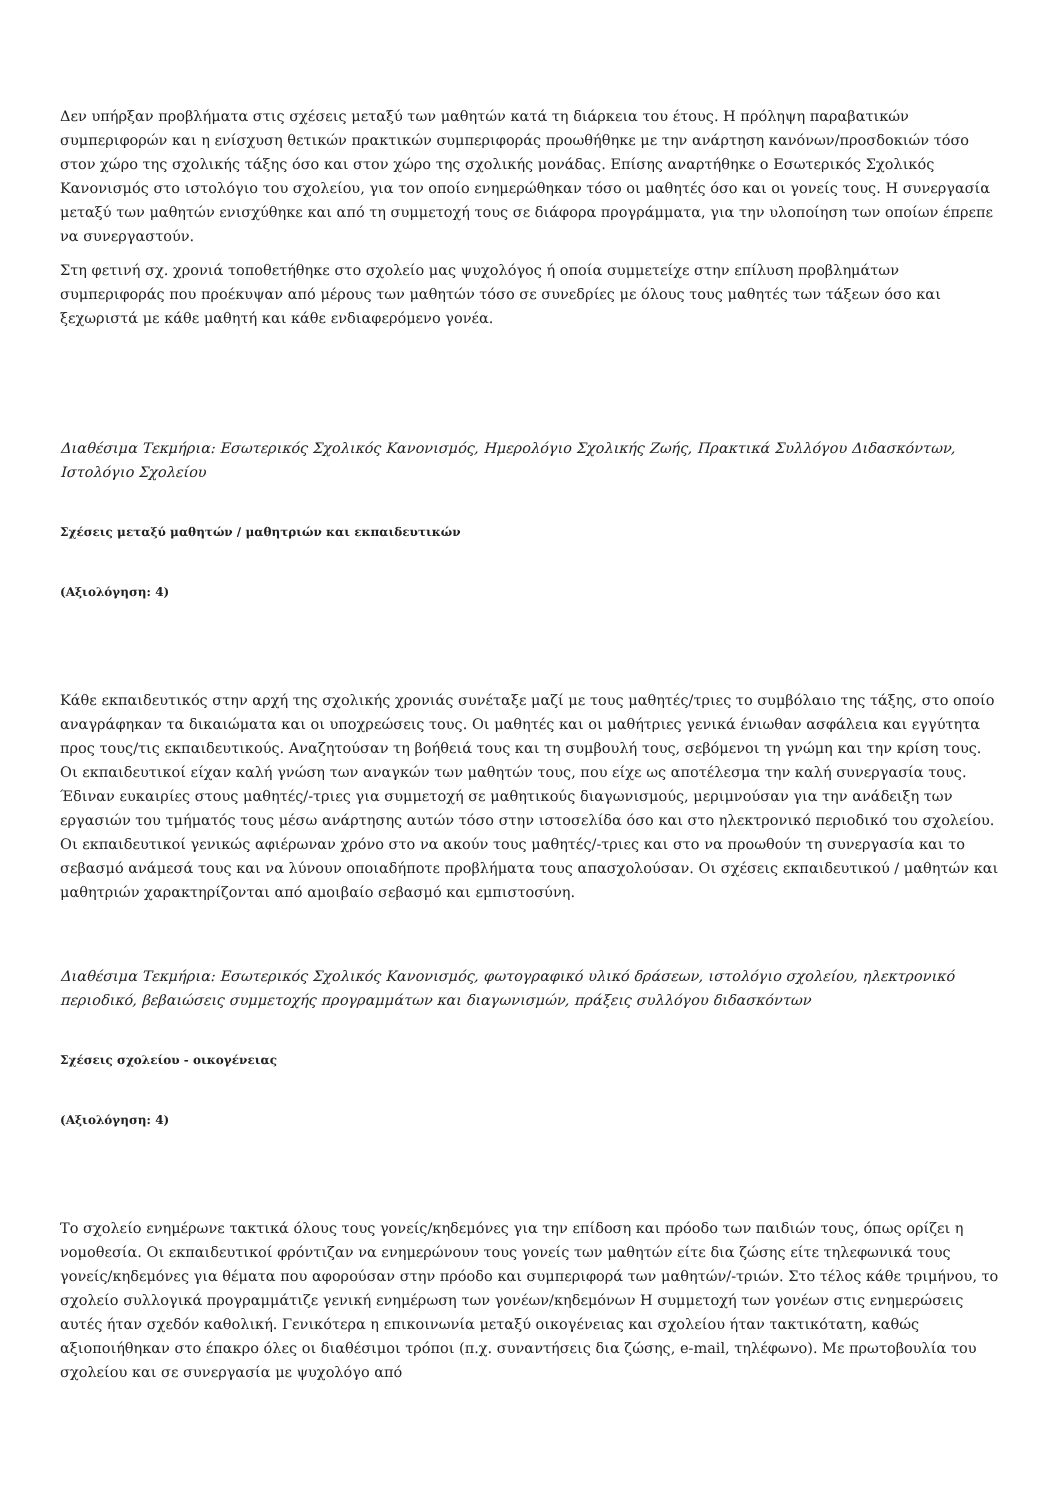Δεν υπήρξαν προβλήματα στις σχέσεις μεταξύ των μαθητών κατά τη διάρκεια του έτους. Η πρόληψη παραβατικών συμπεριφορών και η ενίσχυση θετικών πρακτικών συμπεριφοράς προωθήθηκε με την ανάρτηση κανόνων/προσδοκιών τόσο στον χώρο της σχολικής τάξης όσο και στον χώρο της σχολικής μονάδας. Επίσης αναρτήθηκε ο Εσωτερικός Σχολικός Κανονισμός στο ιστολόγιο του σχολείου, για τον οποίο ενημερώθηκαν τόσο οι μαθητές όσο και οι γονείς τους. Η συνεργασία μεταξύ των μαθητών ενισχύθηκε και από τη συμμετοχή τους σε διάφορα προγράμματα, για την υλοποίηση των οποίων έπρεπε να συνεργαστούν.
Στη φετινή σχ. χρονιά τοποθετήθηκε στο σχολείο μας ψυχολόγος ή οποία συμμετείχε στην επίλυση προβλημάτων συμπεριφοράς που προέκυψαν από μέρους των μαθητών τόσο σε συνεδρίες με όλους τους μαθητές των τάξεων όσο και ξεχωριστά με κάθε μαθητή και κάθε ενδιαφερόμενο γονέα.
Διαθέσιμα Τεκμήρια: Εσωτερικός Σχολικός Κανονισμός, Ημερολόγιο Σχολικής Ζωής, Πρακτικά Συλλόγου Διδασκόντων, Ιστολόγιο Σχολείου
Σχέσεις μεταξύ μαθητών / μαθητριών και εκπαιδευτικών
(Αξιολόγηση: 4)
Κάθε εκπαιδευτικός στην αρχή της σχολικής χρονιάς συνέταξε μαζί με τους μαθητές/τριες το συμβόλαιο της τάξης, στο οποίο αναγράφηκαν τα δικαιώματα και οι υποχρεώσεις τους. Οι μαθητές και οι μαθήτριες γενικά ένιωθαν ασφάλεια και εγγύτητα προς τους/τις εκπαιδευτικούς. Αναζητούσαν τη βοήθειά τους και τη συμβουλή τους, σεβόμενοι τη γνώμη και την κρίση τους. Οι εκπαιδευτικοί είχαν καλή γνώση των αναγκών των μαθητών τους, που είχε ως αποτέλεσμα την καλή συνεργασία τους. Έδιναν ευκαιρίες στους μαθητές/-τριες για συμμετοχή σε μαθητικούς διαγωνισμούς, μεριμνούσαν για την ανάδειξη των εργασιών του τμήματός τους μέσω ανάρτησης αυτών τόσο στην ιστοσελίδα όσο και στο ηλεκτρονικό περιοδικό του σχολείου. Οι εκπαιδευτικοί γενικώς αφιέρωναν χρόνο στο να ακούν τους μαθητές/-τριες και στο να προωθούν τη συνεργασία και το σεβασμό ανάμεσά τους και να λύνουν οποιαδήποτε προβλήματα τους απασχολούσαν. Οι σχέσεις εκπαιδευτικού / μαθητών και μαθητριών χαρακτηρίζονται από αμοιβαίο σεβασμό και εμπιστοσύνη.
Διαθέσιμα Τεκμήρια: Εσωτερικός Σχολικός Κανονισμός, φωτογραφικό υλικό δράσεων, ιστολόγιο σχολείου, ηλεκτρονικό περιοδικό, βεβαιώσεις συμμετοχής προγραμμάτων και διαγωνισμών, πράξεις συλλόγου διδασκόντων
Σχέσεις σχολείου - οικογένειας
(Αξιολόγηση: 4)
Το σχολείο ενημέρωνε τακτικά όλους τους γονείς/κηδεμόνες για την επίδοση και πρόοδο των παιδιών τους, όπως ορίζει η νομοθεσία. Οι εκπαιδευτικοί φρόντιζαν να ενημερώνουν τους γονείς των μαθητών είτε δια ζώσης είτε τηλεφωνικά τους γονείς/κηδεμόνες για θέματα που αφορούσαν στην πρόοδο και συμπεριφορά των μαθητών/-τριών. Στο τέλος κάθε τριμήνου, το σχολείο συλλογικά προγραμμάτιζε γενική ενημέρωση των γονέων/κηδεμόνων Η συμμετοχή των γονέων στις ενημερώσεις αυτές ήταν σχεδόν καθολική. Γενικότερα η επικοινωνία μεταξύ οικογένειας και σχολείου ήταν τακτικότατη, καθώς αξιοποιήθηκαν στο έπακρο όλες οι διαθέσιμοι τρόποι (π.χ. συναντήσεις δια ζώσης, e-mail, τηλέφωνο). Με πρωτοβουλία του σχολείου και σε συνεργασία με ψυχολόγο από